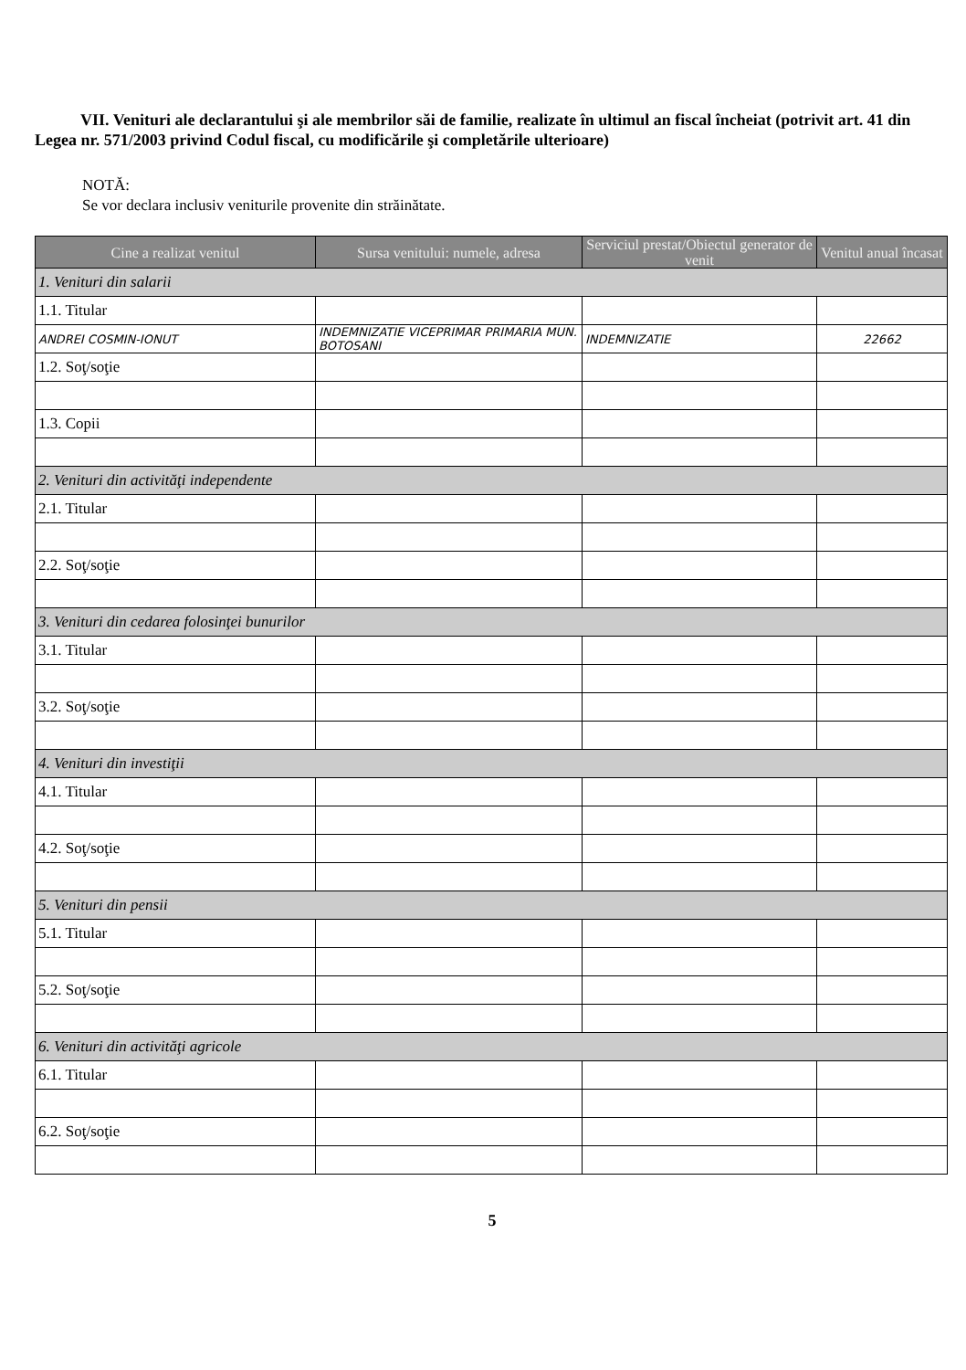VII. Venituri ale declarantului şi ale membrilor săi de familie, realizate în ultimul an fiscal încheiat (potrivit art. 41 din Legea nr. 571/2003 privind Codul fiscal, cu modificările şi completările ulterioare)
NOTĂ:
Se vor declara inclusiv veniturile provenite din străinătate.
| Cine a realizat venitul | Sursa venitului: numele, adresa | Serviciul prestat/Obiectul generator de venit | Venitul anual încasat |
| --- | --- | --- | --- |
| 1. Venituri din salarii | | | |
| 1.1. Titular | | | |
| ANDREI COSMIN-IONUT | INDEMNIZATIE VICEPRIMAR PRIMARIA MUN. BOTOSANI | INDEMNIZATIE | 22662 |
| 1.2. Soţ/soţie | | | |
| 1.3. Copii | | | |
| 2. Venituri din activităţi independente | | | |
| 2.1. Titular | | | |
| 2.2. Soţ/soţie | | | |
| 3. Venituri din cedarea folosinţei bunurilor | | | |
| 3.1. Titular | | | |
| 3.2. Soţ/soţie | | | |
| 4. Venituri din investiţii | | | |
| 4.1. Titular | | | |
| 4.2. Soţ/soţie | | | |
| 5. Venituri din pensii | | | |
| 5.1. Titular | | | |
| 5.2. Soţ/soţie | | | |
| 6. Venituri din activităţi agricole | | | |
| 6.1. Titular | | | |
| 6.2. Soţ/soţie | | | |
5